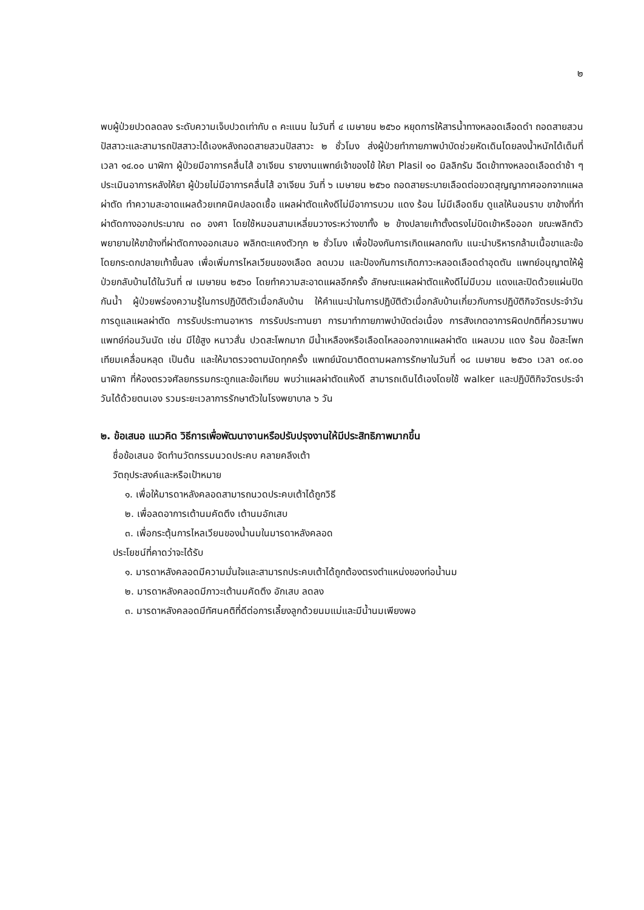๒
พบผู้ป่วยปวดลดลง ระดับความเจ็บปวดเท่ากับ ๓ คะแนน ในวันที่ ๔ เมษายน ๒๕๖๐ หยุดการให้สารน้ำทางหลอดเลือดดำ ถอดสายสวนปัสสาวะและสามารถปัสสาวะได้เองหลังถอดสายสวนปัสสาวะ ๒ ชั่วโมง ส่งผู้ป่วยทำกายภาพบำบัดช่วยหัดเดินโดยลงน้ำหนักได้เต็มที่ เวลา ๑๔.๐๐ นาฬิกา ผู้ป่วยมีอาการคลื่นไส้ อาเจียน รายงานแพทย์เจ้าของไข้ ให้ยา Plasil ๑๐ มิลลิกรัม ฉีดเข้าทางหลอดเลือดดำช้า ๆ ประเมินอาการหลังให้ยา ผู้ป่วยไม่มีอาการคลื่นไส้ อาเจียน วันที่ ๖ เมษายน ๒๕๖๐ ถอดสายระบายเลือดต่อขวดสุญญากาศออกจากแผลผ่าตัด ทำความสะอาดแผลด้วยเทคนิคปลอดเชื้อ แผลผ่าตัดแห้งดีไม่มีอาการบวม แดง ร้อน ไม่มีเลือดซึม ดูแลให้นอนราบ ขาข้างที่ทำผ่าตัดกางออกประมาณ ๓๐ องศา โดยใช้หมอนสามเหลี่ยมวางระหว่างขาทั้ง ๒ ข้างปลายเท้าตั้งตรงไม่บิดเข้าหรือออก ขณะพลิกตัวพยายามให้ขาข้างที่ผ่าตัดกางออกเสมอ พลิกตะแคงตัวทุก ๒ ชั่วโมง เพื่อป้องกันการเกิดแผลกดทับ แนะนำบริหารกล้ามเนื้อขาและข้อ โดยกระดกปลายเท้าขึ้นลง เพื่อเพิ่มการไหลเวียนของเลือด ลดบวม และป้องกันการเกิดภาวะหลอดเลือดดำอุดตัน แพทย์อนุญาตให้ผู้ป่วยกลับบ้านได้ในวันที่ ๗ เมษายน ๒๕๖๐ โดยทำความสะอาดแผลอีกครั้ง ลักษณะแผลผ่าตัดแห้งดีไม่มีบวม แดงและปิดด้วยแผ่นปิดกันน้ำ ผู้ป่วยพร่องความรู้ในการปฏิบัติตัวเมื่อกลับบ้าน ให้คำแนะนำในการปฏิบัติตัวเมื่อกลับบ้านเกี่ยวกับการปฏิบัติกิจวัตรประจำวัน การดูแลแผลผ่าตัด การรับประทานอาหาร การรับประทานยา การมาทำกายภาพบำบัดต่อเนื่อง การสังเกตอาการผิดปกติที่ควรมาพบแพทย์ก่อนวันนัด เช่น มีไข้สูง หนาวสั่น ปวดสะโพกมาก มีน้ำเหลืองหรือเลือดไหลออกจากแผลผ่าตัด แผลบวม แดง ร้อน ข้อสะโพกเทียมเคลื่อนหลุด เป็นต้น และให้มาตรวจตามนัดทุกครั้ง แพทย์นัดมาติดตามผลการรักษาในวันที่ ๑๘ เมษายน ๒๕๖๐ เวลา ๐๙.๐๐ นาฬิกา ที่ห้องตรวจศัลยกรรมกระดูกและข้อเทียม พบว่าแผลผ่าตัดแห้งดี สามารถเดินได้เองโดยใช้ walker และปฏิบัติกิจวัตรประจำวันได้ด้วยตนเอง รวมระยะเวลาการรักษาตัวในโรงพยาบาล ๖ วัน
๒. ข้อเสนอ แนวคิด วิธีการเพื่อพัฒนางานหรือปรับปรุงงานให้มีประสิทธิภาพมากขึ้น
ชื่อข้อเสนอ จัดทำนวัตกรรมนวดประคบ คลายคลึงเต้า
วัตถุประสงค์และหรือเป้าหมาย
๑. เพื่อให้มารดาหลังคลอดสามารถนวดประคบเต้าได้ถูกวิธี
๒. เพื่อลดอาการเต้านมคัดตึง เต้านมอักเสบ
๓. เพื่อกระตุ้นการไหลเวียนของน้ำนมในมารดาหลังคลอด
ประโยชน์ที่คาดว่าจะได้รับ
๑. มารดาหลังคลอดมีความมั่นใจและสามารถประคบเต้าได้ถูกต้องตรงตำแหน่งของท่อน้ำนม
๒. มารดาหลังคลอดมีภาวะเต้านมคัดตึง อักเสบ ลดลง
๓. มารดาหลังคลอดมีทัศนคติที่ดีต่อการเลี้ยงลูกด้วยนมแม่และมีน้ำนมเพียงพอ